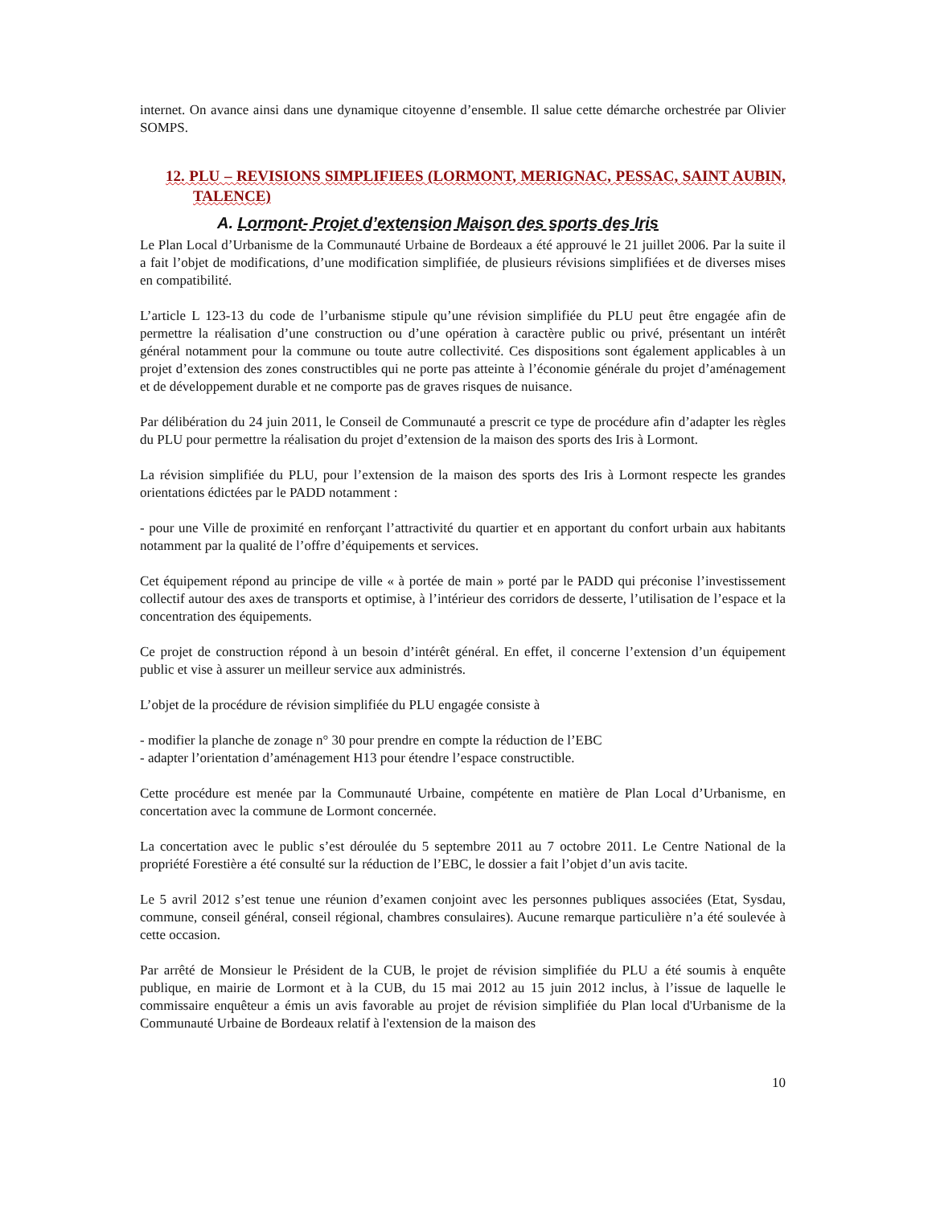internet. On avance ainsi dans une dynamique citoyenne d’ensemble. Il salue cette démarche orchestrée par Olivier SOMPS.
12. PLU – REVISIONS SIMPLIFIEES (LORMONT, MERIGNAC, PESSAC, SAINT AUBIN, TALENCE)
A. Lormont- Projet d’extension Maison des sports des Iris
Le Plan Local d’Urbanisme de la Communauté Urbaine de Bordeaux a été approuvé le 21 juillet 2006. Par la suite il a fait l’objet de modifications, d’une modification simplifiée, de plusieurs révisions simplifiées et de diverses mises en compatibilité.
L’article L 123-13 du code de l’urbanisme stipule qu’une révision simplifiée du PLU peut être engagée afin de permettre la réalisation d’une construction ou d’une opération à caractère public ou privé, présentant un intérêt général notamment pour la commune ou toute autre collectivité. Ces dispositions sont également applicables à un projet d’extension des zones constructibles qui ne porte pas atteinte à l’économie générale du projet d’aménagement et de développement durable et ne comporte pas de graves risques de nuisance.
Par délibération du 24 juin 2011, le Conseil de Communauté a prescrit ce type de procédure afin d’adapter les règles du PLU pour permettre la réalisation du projet d’extension de la maison des sports des Iris à Lormont.
La révision simplifiée du PLU, pour l’extension de la maison des sports des Iris à Lormont respecte les grandes orientations édictées par le PADD notamment :
- pour une Ville de proximité en renforçant l’attractivité du quartier et en apportant du confort urbain aux habitants notamment par la qualité de l’offre d’équipements et services.
Cet équipement répond au principe de ville « à portée de main » porté par le PADD qui préconise l’investissement collectif autour des axes de transports et optimise, à l’intérieur des corridors de desserte, l’utilisation de l’espace et la concentration des équipements.
Ce projet de construction répond à un besoin d’intérêt général. En effet, il concerne l’extension d’un équipement public et vise à assurer un meilleur service aux administrés.
L’objet de la procédure de révision simplifiée du PLU engagée consiste à
- modifier la planche de zonage n° 30 pour prendre en compte la réduction de l’EBC
- adapter l’orientation d’aménagement H13 pour étendre l’espace constructible.
Cette procédure est menée par la Communauté Urbaine, compétente en matière de Plan Local d’Urbanisme, en concertation avec la commune de Lormont concernée.
La concertation avec le public s’est déroulée du 5 septembre 2011 au 7 octobre 2011. Le Centre National de la propriété Forestière a été consulté sur la réduction de l’EBC, le dossier a fait l’objet d’un avis tacite.
Le 5 avril 2012 s’est tenue une réunion d’examen conjoint avec les personnes publiques associées (Etat, Sysdau, commune, conseil général, conseil régional, chambres consulaires). Aucune remarque particulière n’a été soulevée à cette occasion.
Par arrêté de Monsieur le Président de la CUB, le projet de révision simplifiée du PLU a été soumis à enquête publique, en mairie de Lormont et à la CUB, du 15 mai 2012 au 15 juin 2012 inclus, à l’issue de laquelle le commissaire enquêteur a émis un avis favorable au projet de révision simplifiée du Plan local d'Urbanisme de la Communauté Urbaine de Bordeaux relatif à l'extension de la maison des
10